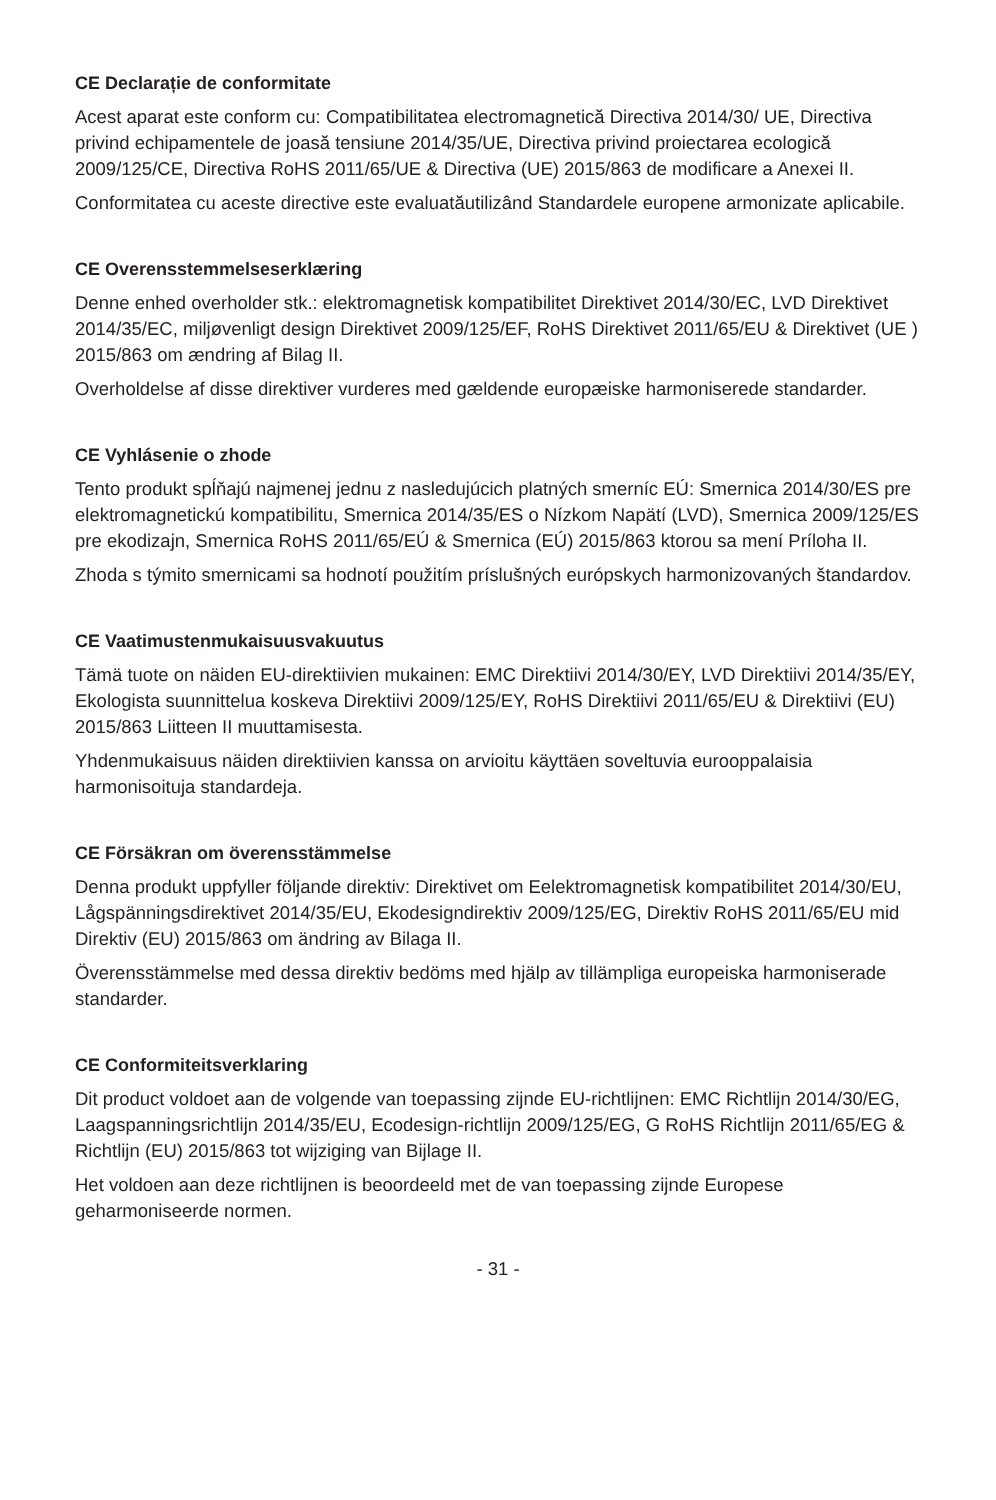CE Declarație de conformitate
Acest aparat este conform cu: Compatibilitatea electromagnetică Directiva 2014/30/ UE, Directiva privind echipamentele de joasă tensiune 2014/35/UE, Directiva privind proiectarea ecologică 2009/125/CE, Directiva RoHS 2011/65/UE & Directiva (UE) 2015/863 de modificare a Anexei II.
Conformitatea cu aceste directive este evaluatăutilizând Standardele europene armonizate aplicabile.
CE Overensstemmelseserklæring
Denne enhed overholder stk.: elektromagnetisk kompatibilitet Direktivet 2014/30/EC, LVD Direktivet 2014/35/EC, miljøvenligt design Direktivet 2009/125/EF, RoHS Direktivet 2011/65/EU & Direktivet (UE ) 2015/863 om ændring af Bilag II.
Overholdelse af disse direktiver vurderes med gældende europæiske harmoniserede standarder.
CE Vyhlásenie o zhode
Tento produkt spĺňajú najmenej jednu z nasledujúcich platných smerníc EÚ: Smernica 2014/30/ES pre elektromagnetickú kompatibilitu, Smernica 2014/35/ES o Nízkom Napätí (LVD), Smernica 2009/125/ES pre ekodizajn, Smernica RoHS 2011/65/EÚ & Smernica (EÚ) 2015/863 ktorou sa mení Príloha II.
Zhoda s týmito smernicami sa hodnotí použitím príslušných európskych harmonizovaných štandardov.
CE Vaatimustenmukaisuusvakuutus
Tämä tuote on näiden EU-direktiivien mukainen: EMC Direktiivi 2014/30/EY, LVD Direktiivi 2014/35/EY, Ekologista suunnittelua koskeva Direktiivi 2009/125/EY, RoHS Direktiivi 2011/65/EU & Direktiivi (EU) 2015/863 Liitteen II muuttamisesta.
Yhdenmukaisuus näiden direktiivien kanssa on arvioitu käyttäen soveltuvia eurooppalaisia harmonisoituja standardeja.
CE Försäkran om överensstämmelse
Denna produkt uppfyller följande direktiv: Direktivet om Eelektromagnetisk kompatibilitet 2014/30/EU, Lågspänningsdirektivet 2014/35/EU, Ekodesigndirektiv 2009/125/EG, Direktiv RoHS 2011/65/EU mid Direktiv (EU) 2015/863 om ändring av Bilaga II.
Överensstämmelse med dessa direktiv bedöms med hjälp av tillämpliga europeiska harmoniserade standarder.
CE Conformiteitsverklaring
Dit product voldoet aan de volgende van toepassing zijnde EU-richtlijnen: EMC Richtlijn 2014/30/EG, Laagspanningsrichtlijn 2014/35/EU, Ecodesign-richtlijn 2009/125/EG, G RoHS Richtlijn 2011/65/EG & Richtlijn (EU) 2015/863 tot wijziging van Bijlage II.
Het voldoen aan deze richtlijnen is beoordeeld met de van toepassing zijnde Europese geharmoniseerde normen.
- 31 -